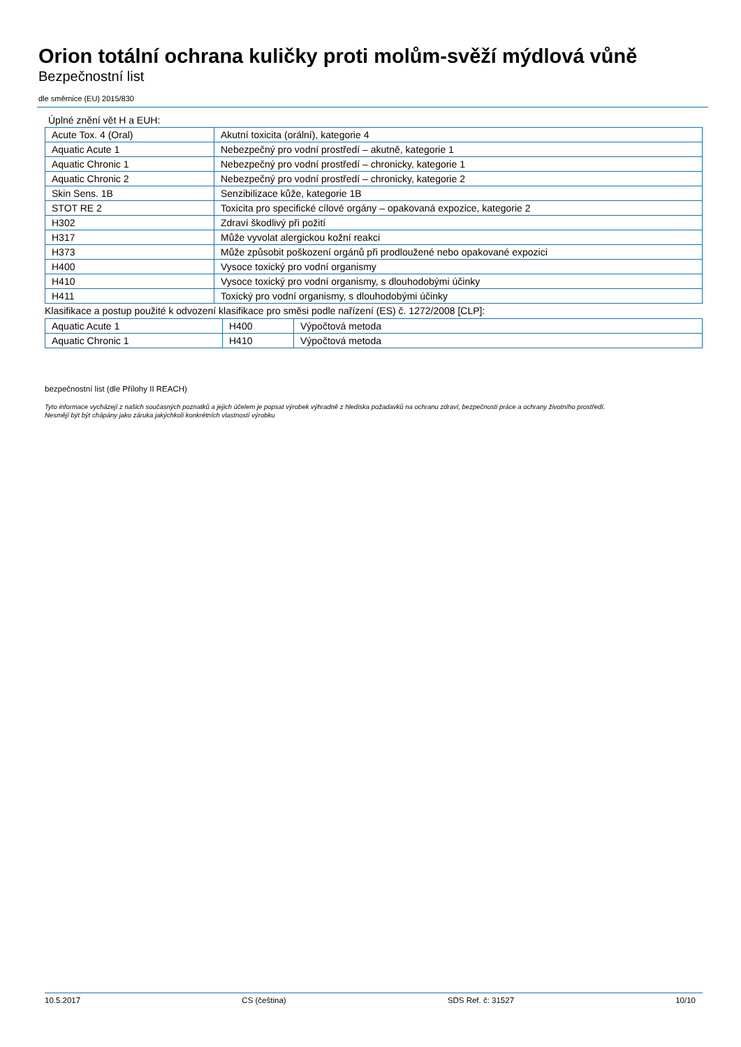Orion totální ochrana kuličky proti molům-svěží mýdlová vůně
Bezpečnostní list
dle směrnice (EU) 2015/830
Úplné znění vět H a EUH:
| Acute Tox. 4 (Oral) | Akutní toxicita (orální), kategorie 4 |
| Aquatic Acute 1 | Nebezpečný pro vodní prostředí – akutně, kategorie 1 |
| Aquatic Chronic 1 | Nebezpečný pro vodní prostředí – chronicky, kategorie 1 |
| Aquatic Chronic 2 | Nebezpečný pro vodní prostředí – chronicky, kategorie 2 |
| Skin Sens. 1B | Senzibilizace kůže, kategorie 1B |
| STOT RE 2 | Toxicita pro specifické cílové orgány – opakovaná expozice, kategorie 2 |
| H302 | Zdraví škodlivý při požití |
| H317 | Může vyvolat alergickou kožní reakci |
| H373 | Může způsobit poškození orgánů při prodloužené nebo opakované expozici |
| H400 | Vysoce toxický pro vodní organismy |
| H410 | Vysoce toxický pro vodní organismy, s dlouhodobými účinky |
| H411 | Toxický pro vodní organismy, s dlouhodobými účinky |
Klasifikace a postup použité k odvození klasifikace pro směsi podle nařízení (ES) č. 1272/2008 [CLP]:
| Aquatic Acute 1 | H400 | Výpočtová metoda |
| Aquatic Chronic 1 | H410 | Výpočtová metoda |
bezpečnostní list (dle Přílohy II REACH)
Tyto informace vycházejí z našich současných poznatků a jejich účelem je popsat výrobek výhradně z hlediska požadavků na ochranu zdraví, bezpečnosti práce a ochrany životního prostředí.
Nesmějí být být chápány jako záruka jakýchkoli konkrétních vlastností výrobku
10.5.2017 CS (čeština) SDS Ref. č: 31527 10/10